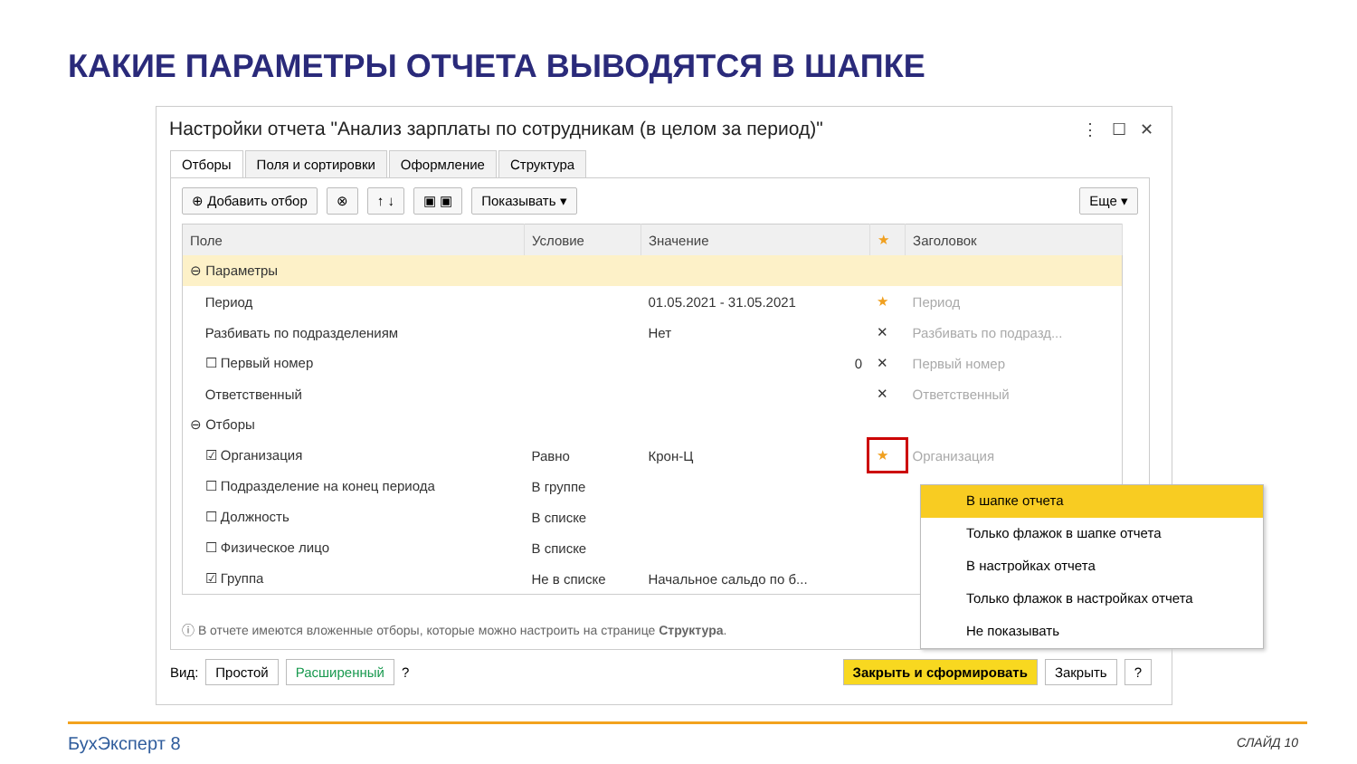КАКИЕ ПАРАМЕТРЫ ОТЧЕТА ВЫВОДЯТСЯ В ШАПКЕ
Настройки отчета "Анализ зарплаты по сотрудникам (в целом за период)"
⋮ ☐ ✕
Отборы Поля и сортировки Оформление Структура
⊕ Добавить отбор ⊗ ↑ ↓ ▣ ▣ Показывать ▾ Еще ▾
| Поле | Условие | Значение | ★ | Заголовок |
| --- | --- | --- | --- | --- |
| ⊖ Параметры | | | | |
| Период | | 01.05.2021 - 31.05.2021 | ★ | Период |
| Разбивать по подразделениям | | Нет | ✕ | Разбивать по подразд... |
| ☐ Первый номер | | 0 | ✕ | Первый номер |
| Ответственный | | | ✕ | Ответственный |
| ⊖ Отборы | | | | |
| ☑ Организация | Равно | Крон-Ц | ★ | Организация |
| ☐ Подразделение на конец периода | В группе | | | |
| ☐ Должность | В списке | | | |
| ☐ Физическое лицо | В списке | | | |
| ☑ Группа | Не в списке | Начальное сальдо по б... | | |
ⓘ В отчете имеются вложенные отборы, которые можно настроить на странице Структура.
Вид: Простой Расширенный ? Закрыть и сформировать Закрыть?
В шапке отчета
Только флажок в шапке отчета
В настройках отчета
Только флажок в настройках отчета
Не показывать
БухЭксперт 8 СЛАЙД 10